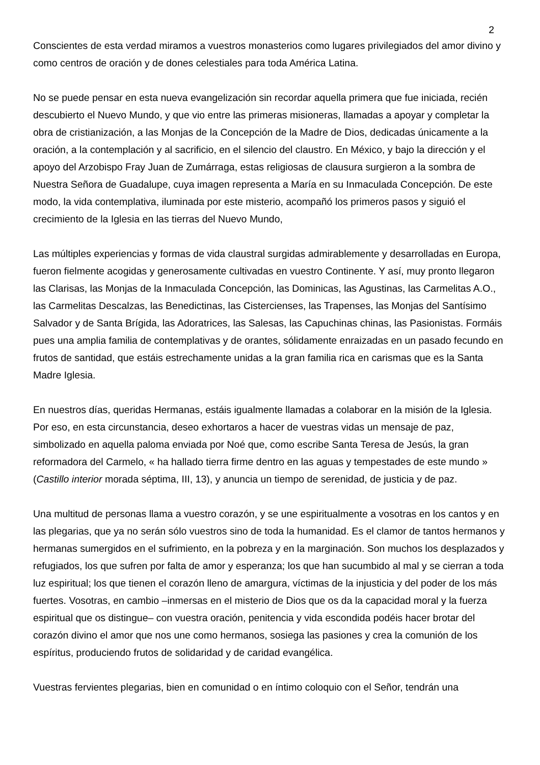2
Conscientes de esta verdad miramos a vuestros monasterios como lugares privilegiados del amor divino y como centros de oración y de dones celestiales para toda América Latina.
No se puede pensar en esta nueva evangelización sin recordar aquella primera que fue iniciada, recién descubierto el Nuevo Mundo, y que vio entre las primeras misioneras, llamadas a apoyar y completar la obra de cristianización, a las Monjas de la Concepción de la Madre de Dios, dedicadas únicamente a la oración, a la contemplación y al sacrificio, en el silencio del claustro. En México, y bajo la dirección y el apoyo del Arzobispo Fray Juan de Zumárraga, estas religiosas de clausura surgieron a la sombra de Nuestra Señora de Guadalupe, cuya imagen representa a María en su Inmaculada Concepción. De este modo, la vida contemplativa, iluminada por este misterio, acompañó los primeros pasos y siguió el crecimiento de la Iglesia en las tierras del Nuevo Mundo,
Las múltiples experiencias y formas de vida claustral surgidas admirablemente y desarrolladas en Europa, fueron fielmente acogidas y generosamente cultivadas en vuestro Continente. Y así, muy pronto llegaron las Clarisas, las Monjas de la Inmaculada Concepción, las Dominicas, las Agustinas, las Carmelitas A.O., las Carmelitas Descalzas, las Benedictinas, las Cistercienses, las Trapenses, las Monjas del Santísimo Salvador y de Santa Brígida, las Adoratrices, las Salesas, las Capuchinas chinas, las Pasionistas. Formáis pues una amplia familia de contemplativas y de orantes, sólidamente enraizadas en un pasado fecundo en frutos de santidad, que estáis estrechamente unidas a la gran familia rica en carismas que es la Santa Madre Iglesia.
En nuestros días, queridas Hermanas, estáis igualmente llamadas a colaborar en la misión de la Iglesia. Por eso, en esta circunstancia, deseo exhortaros a hacer de vuestras vidas un mensaje de paz, simbolizado en aquella paloma enviada por Noé que, como escribe Santa Teresa de Jesús, la gran reformadora del Carmelo, « ha hallado tierra firme dentro en las aguas y tempestades de este mundo » (Castillo interior morada séptima, III, 13), y anuncia un tiempo de serenidad, de justicia y de paz.
Una multitud de personas llama a vuestro corazón, y se une espiritualmente a vosotras en los cantos y en las plegarias, que ya no serán sólo vuestros sino de toda la humanidad. Es el clamor de tantos hermanos y hermanas sumergidos en el sufrimiento, en la pobreza y en la marginación. Son muchos los desplazados y refugiados, los que sufren por falta de amor y esperanza; los que han sucumbido al mal y se cierran a toda luz espiritual; los que tienen el corazón lleno de amargura, víctimas de la injusticia y del poder de los más fuertes. Vosotras, en cambio –inmersas en el misterio de Dios que os da la capacidad moral y la fuerza espiritual que os distingue– con vuestra oración, penitencia y vida escondida podéis hacer brotar del corazón divino el amor que nos une como hermanos, sosiega las pasiones y crea la comunión de los espíritus, produciendo frutos de solidaridad y de caridad evangélica.
Vuestras fervientes plegarias, bien en comunidad o en íntimo coloquio con el Señor, tendrán una